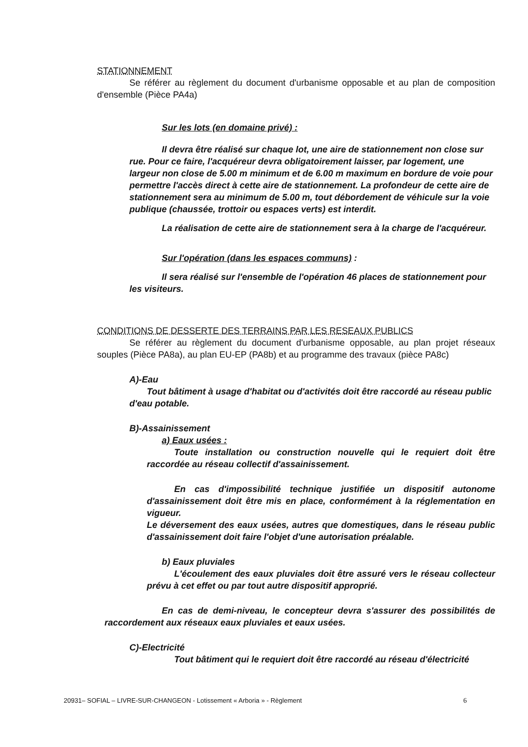STATIONNEMENT
Se référer au règlement du document d'urbanisme opposable et au plan de composition d'ensemble (Pièce PA4a)
Sur les lots (en domaine privé) :
Il devra être réalisé sur chaque lot, une aire de stationnement non close sur rue. Pour ce faire, l'acquéreur devra obligatoirement laisser, par logement, une largeur non close de 5.00 m minimum et de 6.00 m maximum en bordure de voie pour permettre l'accès direct à cette aire de stationnement. La profondeur de cette aire de stationnement sera au minimum de 5.00 m, tout débordement de véhicule sur la voie publique (chaussée, trottoir ou espaces verts) est interdit.
La réalisation de cette aire de stationnement sera à la charge de l'acquéreur.
Sur l'opération (dans les espaces communs) :
Il sera réalisé sur l'ensemble de l'opération 46 places de stationnement pour les visiteurs.
CONDITIONS DE DESSERTE DES TERRAINS PAR LES RESEAUX PUBLICS
Se référer au règlement du document d'urbanisme opposable, au plan projet réseaux souples (Pièce PA8a), au plan EU-EP (PA8b) et au programme des travaux (pièce PA8c)
A)-Eau
Tout bâtiment à usage d'habitat ou d'activités doit être raccordé au réseau public d'eau potable.
B)-Assainissement
a) Eaux usées :
Toute installation ou construction nouvelle qui le requiert doit être raccordée au réseau collectif d'assainissement.
En cas d'impossibilité technique justifiée un dispositif autonome d'assainissement doit être mis en place, conformément à la réglementation en vigueur.
Le déversement des eaux usées, autres que domestiques, dans le réseau public d'assainissement doit faire l'objet d'une autorisation préalable.
b) Eaux pluviales
L'écoulement des eaux pluviales doit être assuré vers le réseau collecteur prévu à cet effet ou par tout autre dispositif approprié.
En cas de demi-niveau, le concepteur devra s'assurer des possibilités de raccordement aux réseaux eaux pluviales et eaux usées.
C)-Electricité
Tout bâtiment qui le requiert doit être raccordé au réseau d'électricité
20931– SOFIAL – LIVRE-SUR-CHANGEON - Lotissement « Arboria » - Règlement 6